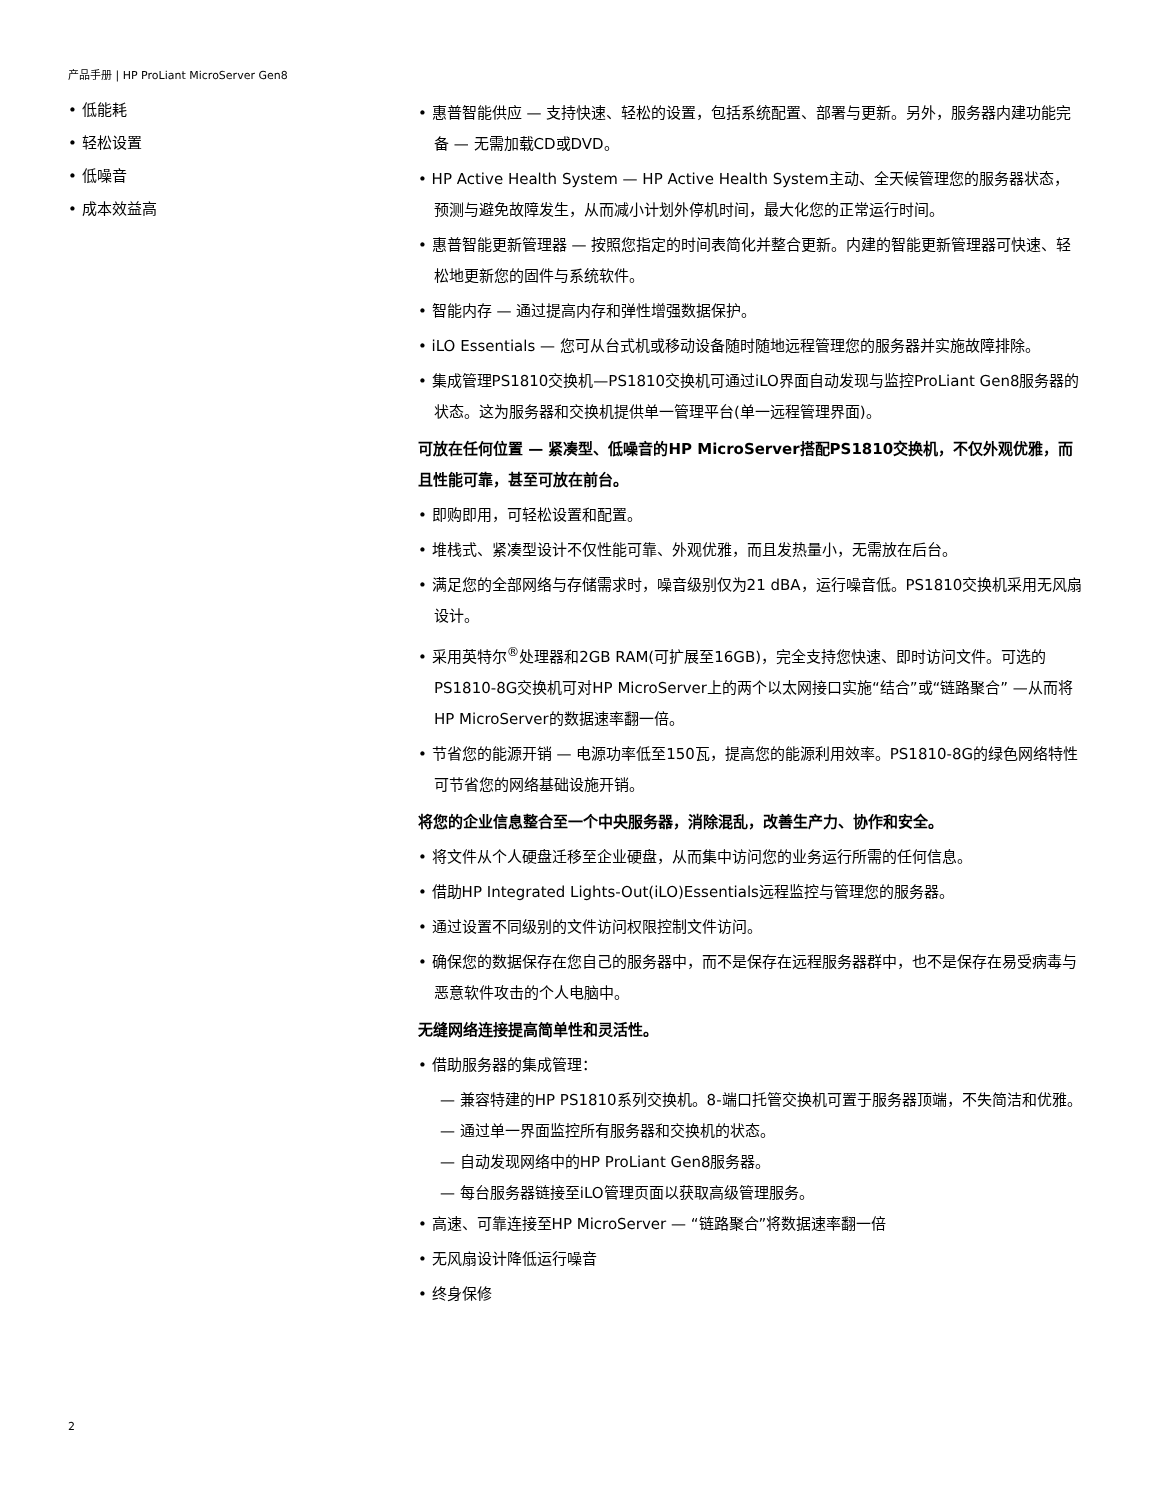产品手册 | HP ProLiant MicroServer Gen8
• 低能耗
• 轻松设置
• 低噪音
• 成本效益高
• 惠普智能供应 — 支持快速、轻松的设置，包括系统配置、部署与更新。另外，服务器内建功能完备 — 无需加载CD或DVD。
• HP Active Health System — HP Active Health System主动、全天候管理您的服务器状态，预测与避免故障发生，从而减小计划外停机时间，最大化您的正常运行时间。
• 惠普智能更新管理器 — 按照您指定的时间表简化并整合更新。内建的智能更新管理器可快速、轻松地更新您的固件与系统软件。
• 智能内存 — 通过提高内存和弹性增强数据保护。
• iLO Essentials — 您可从台式机或移动设备随时随地远程管理您的服务器并实施故障排除。
• 集成管理PS1810交换机—PS1810交换机可通过iLO界面自动发现与监控ProLiant Gen8服务器的状态。这为服务器和交换机提供单一管理平台(单一远程管理界面)。
可放在任何位置 — 紧凑型、低噪音的HP MicroServer搭配PS1810交换机，不仅外观优雅，而且性能可靠，甚至可放在前台。
• 即购即用，可轻松设置和配置。
• 堆栈式、紧凑型设计不仅性能可靠、外观优雅，而且发热量小，无需放在后台。
• 满足您的全部网络与存储需求时，噪音级别仅为21 dBA，运行噪音低。PS1810交换机采用无风扇设计。
• 采用英特尔<sup>®</sup>处理器和2GB RAM(可扩展至16GB)，完全支持您快速、即时访问文件。可选的PS1810-8G交换机可对HP MicroServer上的两个以太网接口实施“结合”或“链路聚合” —从而将HP MicroServer的数据速率翻一倍。
• 节省您的能源开销 — 电源功率低至150瓦，提高您的能源利用效率。PS1810-8G的绿色网络特性可节省您的网络基础设施开销。
将您的企业信息整合至一个中央服务器，消除混乱，改善生产力、协作和安全。
• 将文件从个人硬盘迁移至企业硬盘，从而集中访问您的业务运行所需的任何信息。
• 借助HP Integrated Lights-Out(iLO)Essentials远程监控与管理您的服务器。
• 通过设置不同级别的文件访问权限控制文件访问。
• 确保您的数据保存在您自己的服务器中，而不是保存在远程服务器群中，也不是保存在易受病毒与恶意软件攻击的个人电脑中。
无缝网络连接提高简单性和灵活性。
• 借助服务器的集成管理：
— 兼容特建的HP PS1810系列交换机。8-端口托管交换机可置于服务器顶端，不失简洁和优雅。
— 通过单一界面监控所有服务器和交换机的状态。
— 自动发现网络中的HP ProLiant Gen8服务器。
— 每台服务器链接至iLO管理页面以获取高级管理服务。
• 高速、可靠连接至HP MicroServer — “链路聚合”将数据速率翻一倍
• 无风扇设计降低运行噪音
• 终身保修
2